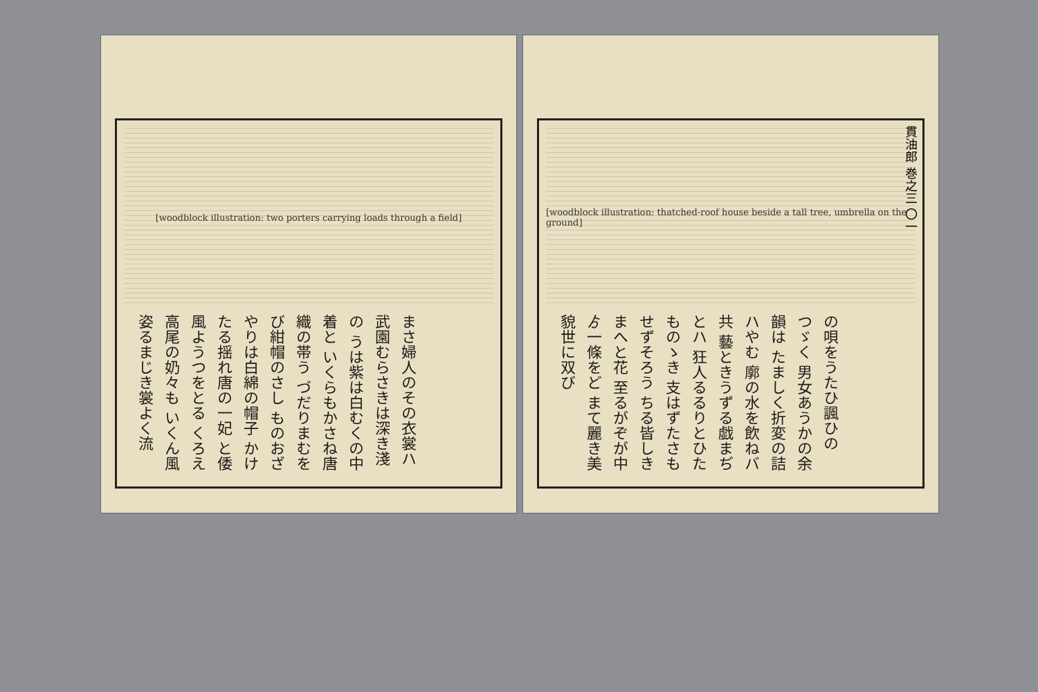[woodblock illustration: two porters carrying loads through a field]
まさ婦人のその衣裳ハ 武園むらさきは深き淺の うは紫は白むくの中着と いくらもかさね唐織の帯う づだりまむをび紺帽のさし ものおざやりは白綿の帽子 かけたる揺れ唐の一妃 と倭風ようつをとる くろえ高尾の奶々も いくん風姿るまじき裳よく流
[woodblock illustration: thatched-roof house beside a tall tree, umbrella on the ground]
の唄をうたひ諷ひのつゞく 男女あうかの余韻は たましく折変の詰ハやむ 廓の水を飲ねバ共 藝ときうずる戯まぢとハ 狂人るるりとひたものゝき 支はずたさもせずそろう ちる皆しきまへと花 至るがぞが中ゟ一條をど まて麗き美貌世に双び
貫油郎 巻之三 〇一